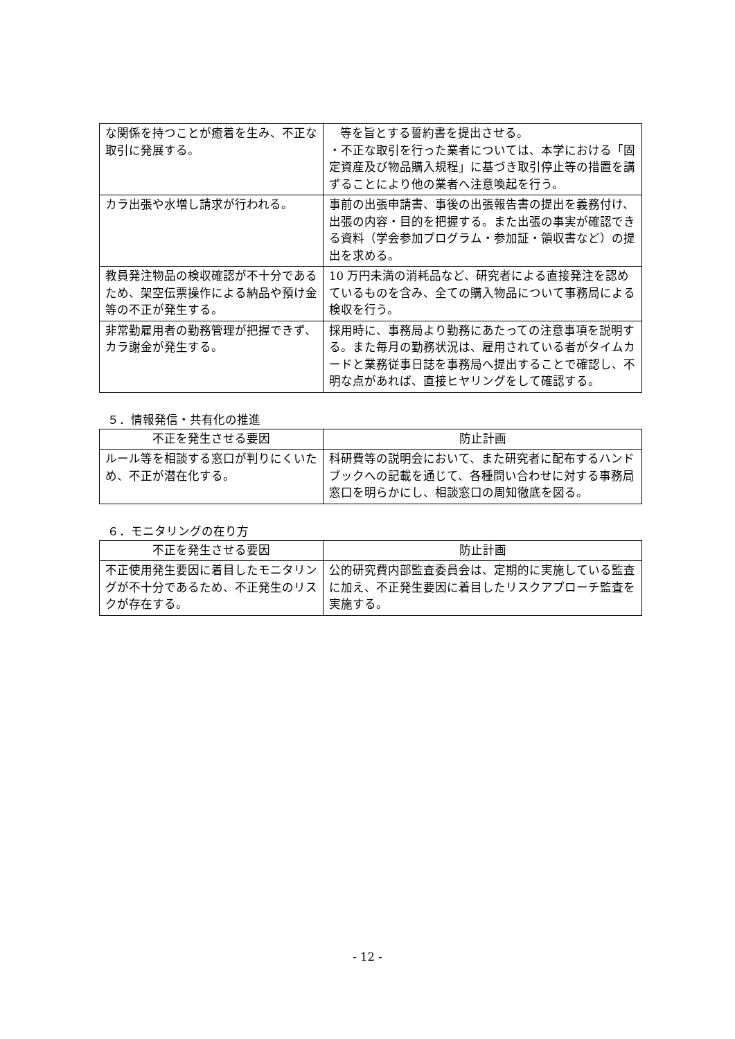| な関係を持つことが癒着を生み、不正な取引に発展する。 | 等を旨とする誓約書を提出させる。 ・不正な取引を行った業者については、本学における「固定資産及び物品購入規程」に基づき取引停止等の措置を講ずることにより他の業者へ注意喚起を行う。 |
| カラ出張や水増し請求が行われる。 | 事前の出張申請書、事後の出張報告書の提出を義務付け、出張の内容・目的を把握する。また出張の事実が確認できる資料（学会参加プログラム・参加証・領収書など）の提出を求める。 |
| 教員発注物品の検収確認が不十分であるため、架空伝票操作による納品や預け金等の不正が発生する。 | 10 万円未満の消耗品など、研究者による直接発注を認めているものを含み、全ての購入物品について事務局による検収を行う。 |
| 非常勤雇用者の勤務管理が把握できず、カラ謝金が発生する。 | 採用時に、事務局より勤務にあたっての注意事項を説明する。また毎月の勤務状況は、雇用されている者がタイムカードと業務従事日誌を事務局へ提出することで確認し、不明な点があれば、直接ヒヤリングをして確認する。 |
５．情報発信・共有化の推進
| 不正を発生させる要因 | 防止計画 |
| --- | --- |
| ルール等を相談する窓口が判りにくいため、不正が潜在化する。 | 科研費等の説明会において、また研究者に配布するハンドブックへの記載を通じて、各種問い合わせに対する事務局窓口を明らかにし、相談窓口の周知徹底を図る。 |
６．モニタリングの在り方
| 不正を発生させる要因 | 防止計画 |
| --- | --- |
| 不正使用発生要因に着目したモニタリングが不十分であるため、不正発生のリスクが存在する。 | 公的研究費内部監査委員会は、定期的に実施している監査に加え、不正発生要因に着目したリスクアプローチ監査を実施する。 |
- 12 -